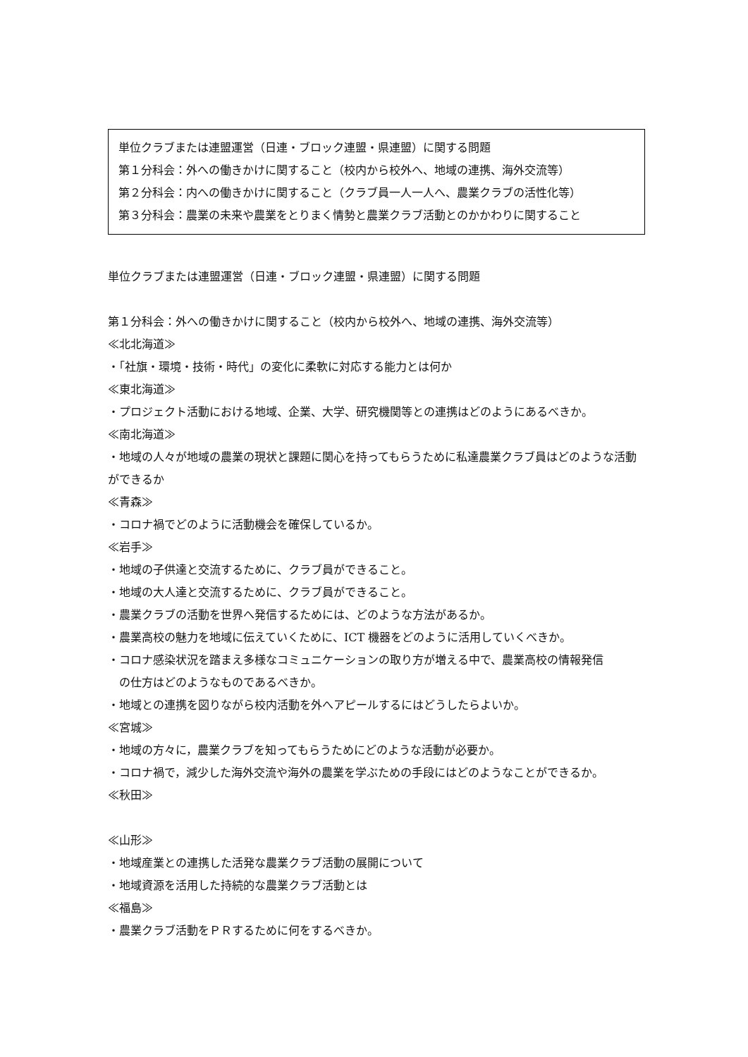単位クラブまたは連盟運営（日連・ブロック連盟・県連盟）に関する問題
第１分科会：外への働きかけに関すること（校内から校外へ、地域の連携、海外交流等）
第２分科会：内への働きかけに関すること（クラブ員一人一人へ、農業クラブの活性化等）
第３分科会：農業の未来や農業をとりまく情勢と農業クラブ活動とのかかわりに関すること
単位クラブまたは連盟運営（日連・ブロック連盟・県連盟）に関する問題
第１分科会：外への働きかけに関すること（校内から校外へ、地域の連携、海外交流等）
≪北北海道≫
・「社旗・環境・技術・時代」の変化に柔軟に対応する能力とは何か
≪東北海道≫
・プロジェクト活動における地域、企業、大学、研究機関等との連携はどのようにあるべきか。
≪南北海道≫
・地域の人々が地域の農業の現状と課題に関心を持ってもらうために私達農業クラブ員はどのような活動ができるか
≪青森≫
・コロナ禍でどのように活動機会を確保しているか。
≪岩手≫
・地域の子供達と交流するために、クラブ員ができること。
・地域の大人達と交流するために、クラブ員ができること。
・農業クラブの活動を世界へ発信するためには、どのような方法があるか。
・農業高校の魅力を地域に伝えていくために、ICT 機器をどのように活用していくべきか。
・コロナ感染状況を踏まえ多様なコミュニケーションの取り方が増える中で、農業高校の情報発信
の仕方はどのようなものであるべきか。
・地域との連携を図りながら校内活動を外へアピールするにはどうしたらよいか。
≪宮城≫
・地域の方々に，農業クラブを知ってもらうためにどのような活動が必要か。
・コロナ禍で，減少した海外交流や海外の農業を学ぶための手段にはどのようなことができるか。
≪秋田≫
≪山形≫
・地域産業との連携した活発な農業クラブ活動の展開について
・地域資源を活用した持続的な農業クラブ活動とは
≪福島≫
・農業クラブ活動をＰＲするために何をするべきか。